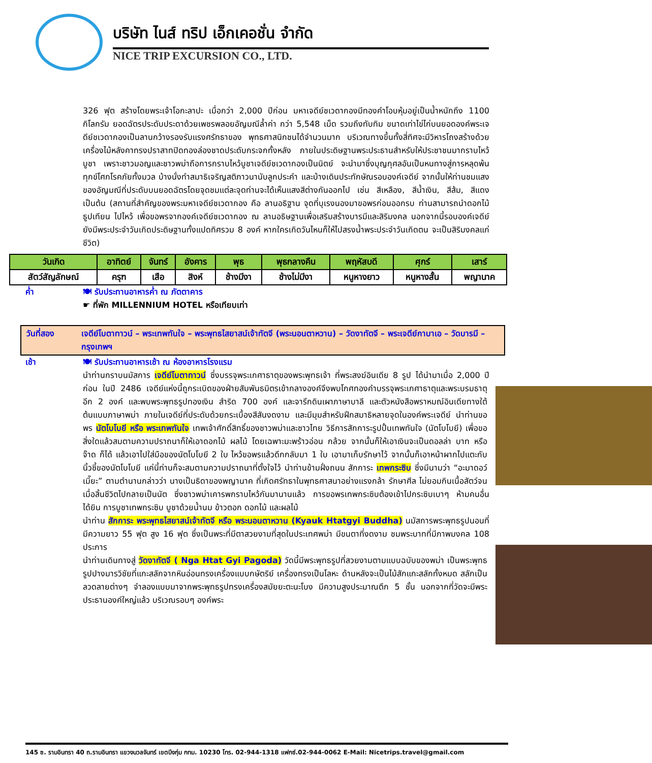บริษัท ไนส์ ทริป เอ็กเคอชั่น จำกัด
NICE TRIP EXCURSION CO., LTD.
326 ฟุต สร้างโดยพระเจ้าโอกะลาปะ เมื่อกว่า 2,000 ปีก่อน มหาเจดีย์ชเวดากองมีทองคำโอบหุ้มอยู่เป็นน้ำหนักถึง 1100 กิโลกรัม ยอดฉัตรประดับประดาด้วยเพชรพลอยอัญมณีล้ำค่า กว่า 5,548 เม็ด รวมถึงทับทิม ขนาดเท่าไข่ไก่บนยอดองค์พระเจดีย์ชเวดากองเป็นลานกว้างรองรับแรงศรัทธาของ พุทธศาสนิกชนได้จำนวนมาก บริเวณทางขึ้นทั้งสี่ทิศจะมีวิหารโถงสร้างด้วยเครื่องไม้หลังคาทรงปราสาทปิดทองล่องชาดประดับกระจกทั้งหลัง ภายในประดิษฐานพระประธานสำหรับให้ประชาชนมากราบไหว้บูชา เพราะชาวมอญและชาวพม่าถือการกราบไหว้บูชาเจดีย์ชเวดากองเป็นนิตย์ จะนำมาซึ่งบุญกุศลอันเป็นหนทางสู่การหลุดพ้นทุกข์โศกโรคภัยทั้งมวล บ้างนั่งทำสมาธิเจริญสติภาวนานับลูกประคำ และบ้างเดินประทักษัณรอบองค์เจดีย์ จากนั้นให้ท่านชมแสงของอัญมณีที่ประดับบนยอดฉัตรโดยจุดชมแต่ละจุดท่านจะได้เห็นแสงสีต่างกันออกไป เช่น สีเหลือง, สีน้ำเงิน, สีส้ม, สีแดง เป็นต้น (สถานที่สำคัญของพระมหาเจดีย์ชเวดากอง คือ ลานอธิฐาน จุดที่บุเรงนองมาขอพรก่อนออกรบ ท่านสามารถนำดอกไม้ธูปเทียน ไปไหว้ เพื่อขอพรจากองค์เจดีย์ชเวดากอง ณ ลานอธิษฐานเพื่อเสริมสร้างบารมีและสิริมงคล นอกจากนี้รอบองค์เจดีย์ยังมีพระประจำวันเกิดประดิษฐานทั้งแปดทิศรวม 8 องค์ หากใครเกิดวันไหนก็ให้ไปสรงน้ำพระประจำวันเกิดตน จะเป็นสิริมงคลแก่ชีวิต)
| วันเกิด | อาทิตย์ | จันทร์ | อังคาร | พุธ | พุธกลางคืน | พฤหัสบดี | ศุกร์ | เสาร์ |
| สัตว์สัญลักษณ์ | ครุฑ | เสือ | สิงห์ | ช้างมีงา | ช้างไม่มีงา | หนูหางยาว | หนูหางสั้น | พญานาค |
ค่ำ 🍽 รับประทานอาหารค่ำ ณ ภัตตาคาร
☛ ที่พัก MILLENNIUM HOTEL หรือเทียบเท่า
วันที่สอง เจดีย์โบตาทาวน์ – พระเทพทันใจ – พระพุทธไสยาสน์เจ้าทัตจี (พระนอนตาหวาน) – วัดงาทัตจี – พระเจดีย์กาบาเอ – วัดบารมี – กรุงเทพฯ
เช้า 🍽 รับประทานอาหารเช้า ณ ห้องอาหารโรงแรม
นำท่านกราบนมัสการ เจดีย์โบตาทาวน์ ซึ่งบรรจุพระเกศาธาตุของพระพุทธเจ้า ที่พระสงฆ์อินเดีย 8 รูป ได้นำมาเมื่อ 2,000 ปีก่อน ในปี 2486 เจดีย์แห่งนี้ถูกระเบิดของฝ่ายสัมพันธมิตรเข้ากลางองค์จึงพบโกศทองคำ
บรรจุพระเกศาธาตุและพระบรมธาตุอีก 2 องค์ และพบพระพุทธรูปทองเงิน สำริด 700 องค์ และจารึกดินเผาภาษาบาลี และตัวหนังสือพราหมณ์อินเดียทางใต้ ต้นแบบภาษาพม่า ภายในเจดีย์ที่ประดับด้วยกระเบื้องสีสันงดงาม และมีมุมสำหรับฝึกสมาธิหลายจุดในองค์พระเจดีย์ นำท่านขอพร นัตโบโบยี หรือ พระเทพทันใจ เทพเจ้าศักดิ์สิทธิ์ของชาวพม่าและชาวไทย วิธีการสักการะรูปปั้นเทพทันใจ (นัตโบโบยี) เพื่อขอสิ่งใดแล้วสมตามความปราถนาก็ให้เอาดอกไม้ ผลไม้ โดยเฉพาะมะพร้าวอ่อน กล้วย จากนั้นก็ให้เอาเงินจะเป็นดอลล่า บาท หรือจ๊าด ก็ได้ แล้วเอาไปใส่มือของนัตโบโบยี 2 ใบ ไหว้ขอพรแล้วดึกกลับมา 1 ใบ เอามาเก็บรักษาไว้ จากนั้นก็เอาหน้าผากไปแตะกับนิ้วชี้ของนัตโบโบยี แค่นี้ท่านก็จะสมตามความปราถนาที่ตั้งใจไว้ นำท่านข้ามฝั่งถนน สักการะ เทพกระซิบ ซึ่งมีนามว่า “อะมาดอว์เมี๊ยะ” ตามตำนานกล่าวว่า นางเป็นธิดาของพญานาค ที่เกิดศรัทธาในพุทธศาสนาอย่างแรงกล้า รักษาศีล ไม่ยอมกินเนื้อสัตว์จนเมื่อสิ้นชีวิตไปกลายเป็นนัต ซึ่งชาวพม่าเคารพกราบไหว้กันมานานแล้ว การขอพรเทพกระซิบต้องเข้าไปกระซิบเบาๆ ห้ามคนอื่นได้ยิน การบูชาเทพกระซิบ บูชาด้วยน้ำนม ข้าวตอก ดอกไม้ และผลไม้
นำท่าน สักการะ พระพุทธไสยาสน์เจ้าทัตจี หรือ พระนอนตาหวาน (Kyauk Htatgyi Buddha) นมัสการพระพุทธรูปนอนที่มีความยาว 55 ฟุต สูง 16 ฟุต ซึ่งเป็นพระที่มีตาสวยงามที่สุดในประเทศพม่า มีขนตาที่งดงาม ชมพระบาทที่มีภาพมงคล 108 ประการ
นำท่านเดินทางสู่ วัดงาทัตจี ( Nga Htat Gyi Pagoda) วัดนี้มีพระพุทธรูปที่สวยงามตามแบบฉบับของพม่า เป็นพระพุทธรูปปางมารวิชัยที่แกะสลักจากหินอ่อนทรงเครื่องแบบกษัตริย์ เครื่องทรงเป็นโลหะ ด้านหลังจะเป็นไม้สักแกะสลักทั้งหมด สลักเป็นลวดลายต่างๆ จำลองแบบมาจากพระพุทธรูปทรงเครื่องสมัยยะตะนะโบง มีความสูงประมาณตึก 5 ชั้น นอกจากที่วัดจะมีพระประธานองค์ใหญ่แล้ว บริเวณรอบๆ องค์พระ
145 ซ. รามอินทรา 40 ถ.รามอินทรา แขวงนวลจันทร์ เขตบึงกุ่ม กทม. 10230 โทร. 02-944-1318 แฟกซ์.02-944-0062 E-Mail: Nicetrips.travel@gmail.com